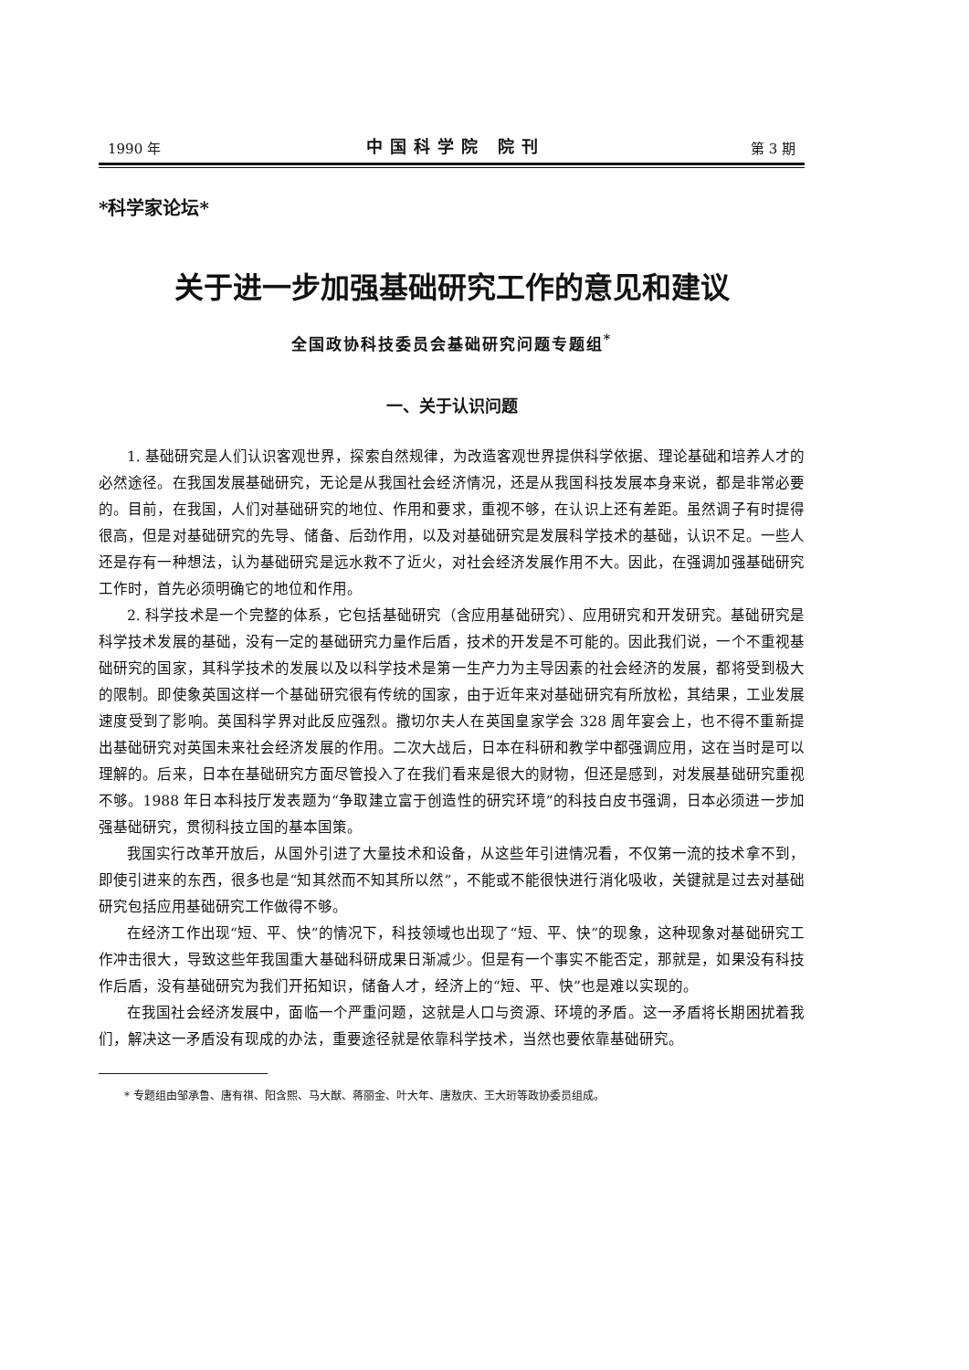1990 年 中国科学院 院刊 第 3 期
*科学家论坛*
关于进一步加强基础研究工作的意见和建议
全国政协科技委员会基础研究问题专题组<sup>*</sup>
一、关于认识问题
1. 基础研究是人们认识客观世界，探索自然规律，为改造客观世界提供科学依据、理论基础和培养人才的必然途径。在我国发展基础研究，无论是从我国社会经济情况，还是从我国科技发展本身来说，都是非常必要的。目前，在我国，人们对基础研究的地位、作用和要求，重视不够，在认识上还有差距。虽然调子有时提得很高，但是对基础研究的先导、储备、后劲作用，以及对基础研究是发展科学技术的基础，认识不足。一些人还是存有一种想法，认为基础研究是远水救不了近火，对社会经济发展作用不大。因此，在强调加强基础研究工作时，首先必须明确它的地位和作用。
2. 科学技术是一个完整的体系，它包括基础研究（含应用基础研究）、应用研究和开发研究。基础研究是科学技术发展的基础，没有一定的基础研究力量作后盾，技术的开发是不可能的。因此我们说，一个不重视基础研究的国家，其科学技术的发展以及以科学技术是第一生产力为主导因素的社会经济的发展，都将受到极大的限制。即使象英国这样一个基础研究很有传统的国家，由于近年来对基础研究有所放松，其结果，工业发展速度受到了影响。英国科学界对此反应强烈。撒切尔夫人在英国皇家学会 328 周年宴会上，也不得不重新提出基础研究对英国未来社会经济发展的作用。二次大战后，日本在科研和教学中都强调应用，这在当时是可以理解的。后来，日本在基础研究方面尽管投入了在我们看来是很大的财物，但还是感到，对发展基础研究重视不够。1988 年日本科技厅发表题为“争取建立富于创造性的研究环境”的科技白皮书强调，日本必须进一步加强基础研究，贯彻科技立国的基本国策。
我国实行改革开放后，从国外引进了大量技术和设备，从这些年引进情况看，不仅第一流的技术拿不到，即使引进来的东西，很多也是“知其然而不知其所以然”，不能或不能很快进行消化吸收，关键就是过去对基础研究包括应用基础研究工作做得不够。
在经济工作出现“短、平、快”的情况下，科技领域也出现了“短、平、快”的现象，这种现象对基础研究工作冲击很大，导致这些年我国重大基础科研成果日渐减少。但是有一个事实不能否定，那就是，如果没有科技作后盾，没有基础研究为我们开拓知识，储备人才，经济上的“短、平、快”也是难以实现的。
在我国社会经济发展中，面临一个严重问题，这就是人口与资源、环境的矛盾。这一矛盾将长期困扰着我们，解决这一矛盾没有现成的办法，重要途径就是依靠科学技术，当然也要依靠基础研究。
* 专题组由邹承鲁、唐有祺、阳含熙、马大猷、蒋丽金、叶大年、唐敖庆、王大珩等政协委员组成。